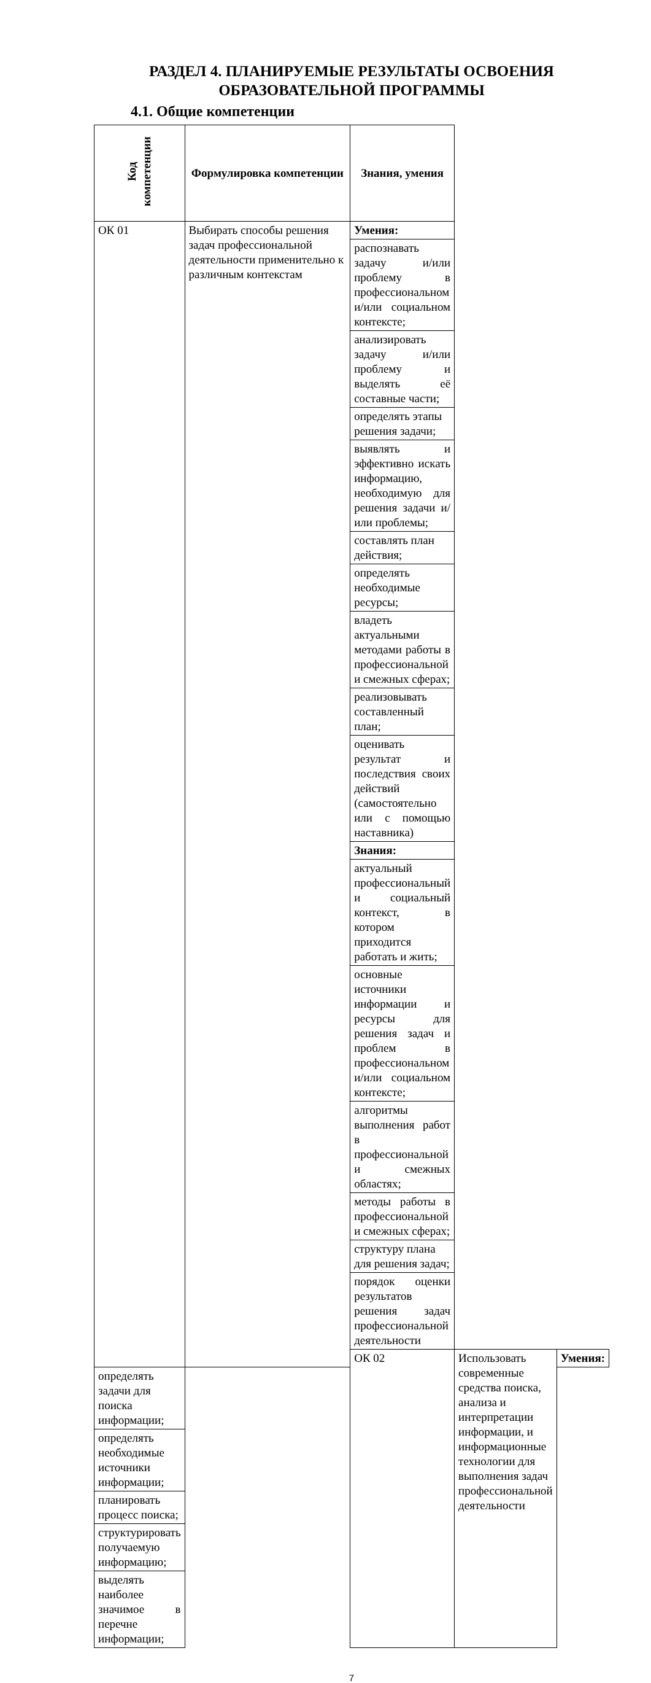РАЗДЕЛ 4. ПЛАНИРУЕМЫЕ РЕЗУЛЬТАТЫ ОСВОЕНИЯ
ОБРАЗОВАТЕЛЬНОЙ ПРОГРАММЫ
4.1. Общие компетенции
| Код компетенции | Формулировка компетенции | Знания, умения | | |
| --- | --- | --- | --- | --- |
| ОК 01 | Выбирать способы решения задач профессиональной деятельности применительно к различным контекстам | Умения: | | |
| | | распознавать задачу и/или проблему в профессиональном и/или социальном контексте; | | |
| | | анализировать задачу и/или проблему и выделять её составные части; | | |
| | | определять этапы решения задачи; | | |
| | | выявлять и эффективно искать информацию, необходимую для решения задачи и/или проблемы; | | |
| | | составлять план действия; | | |
| | | определять необходимые ресурсы; | | |
| | | владеть актуальными методами работы в профессиональной и смежных сферах; | | |
| | | реализовывать составленный план; | | |
| | | оценивать результат и последствия своих действий (самостоятельно или с помощью наставника) | | |
| | | Знания: | | |
| | | актуальный профессиональный и социальный контекст, в котором приходится работать и жить; | | |
| | | основные источники информации и ресурсы для решения задач и проблем в профессиональном и/или социальном контексте; | | |
| | | алгоритмы выполнения работ в профессиональной и смежных областях; | | |
| | | методы работы в профессиональной и смежных сферах; | | |
| | | структуру плана для решения задач; | | |
| | | порядок оценки результатов решения задач профессиональной деятельности | | |
| | | ОК 02 | Использовать современные средства поиска, анализа и интерпретации информации, и информационные технологии для выполнения задач профессиональной деятельности | Умения: |
| определять задачи для поиска информации; | | | | |
| определять необходимые источники информации; | | | | |
| планировать процесс поиска; | | | | |
| структурировать получаемую информацию; | | | | |
| выделять наиболее значимое в перечне информации; | | | | |
7